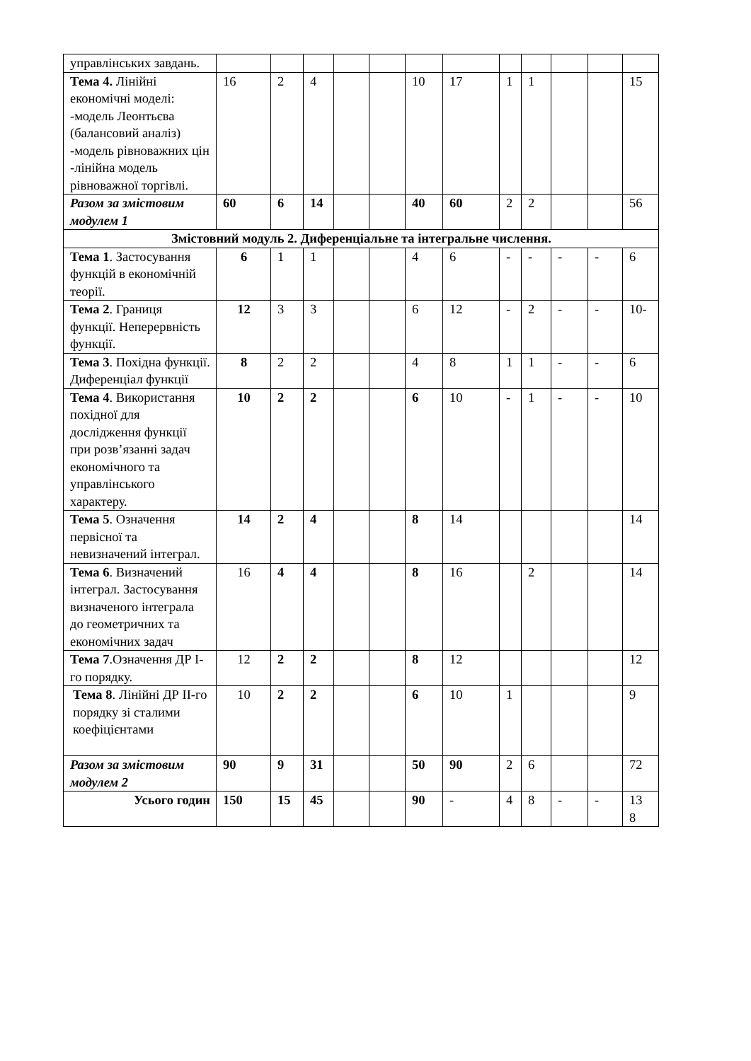| управлінських завдань. | | | | | | | | | | | | |
| Тема 4. Лінійні економічні моделі: -модель Леонтьєва (балансовий аналіз) -модель рівноважних цін -лінійна модель рівноважної торгівлі. | 16 | 2 | 4 | | | 10 | 17 | 1 | 1 | | | 15 |
| Разом за змістовим модулем 1 | 60 | 6 | 14 | | | 40 | 60 | 2 | 2 | | | 56 |
| Змістовний модуль 2. Диференціальне та інтегральне числення. | | | | | | | | | | | | |
| Тема 1 . Застосування функцій в економічній теорії. | 6 | 1 | 1 | | | 4 | 6 | - | - | - | - | 6 |
| Тема 2 . Границя функції. Неперервність функції. | 12 | 3 | 3 | | | 6 | 12 | - | 2 | - | - | 10- |
| Тема 3 . Похідна функції. Диференціал функції | 8 | 2 | 2 | | | 4 | 8 | 1 | 1 | - | - | 6 |
| Тема 4 . Використання похідної для дослідження функції при розв’язанні задач економічного та управлінського характеру. | 10 | 2 | 2 | | | 6 | 10 | - | 1 | - | - | 10 |
| Тема 5 . Означення первісної та невизначений інтеграл. | 14 | 2 | 4 | | | 8 | 14 | | | | | 14 |
| Тема 6 . Визначений інтеграл. Застосування визначеного інтеграла до геометричних та економічних задач | 16 | 4 | 4 | | | 8 | 16 | | 2 | | | 14 |
| Тема 7 .Означення ДР I-го порядку. | 12 | 2 | 2 | | | 8 | 12 | | | | | 12 |
| Тема 8 . Лінійні ДР II-го порядку зі сталими коефіцієнтами | 10 | 2 | 2 | | | 6 | 10 | 1 | | | | 9 |
| Разом за змістовим модулем 2 | 90 | 9 | 31 | | | 50 | 90 | 2 | 6 | | | 72 |
| Усього годин | 150 | 15 | 45 | | | 90 | - | 4 | 8 | - | - | 13 8 |